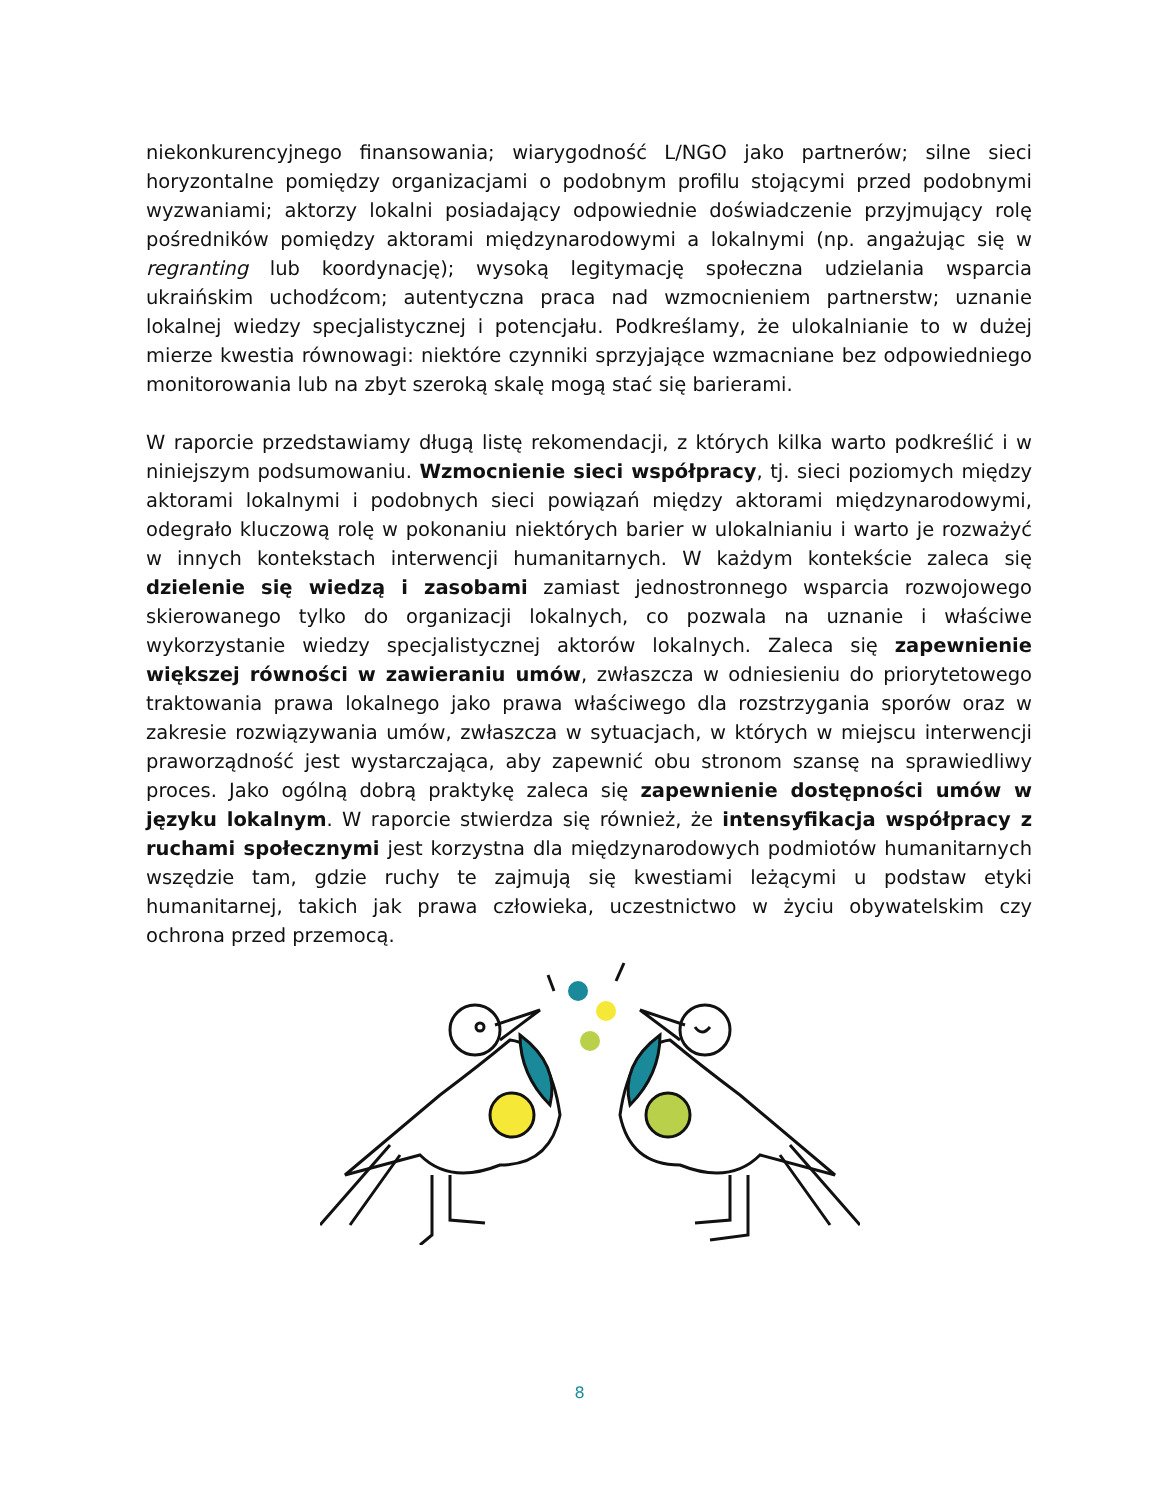niekonkurencyjnego finansowania; wiarygodność L/NGO jako partnerów; silne sieci horyzontalne pomiędzy organizacjami o podobnym profilu stojącymi przed podobnymi wyzwaniami; aktorzy lokalni posiadający odpowiednie doświadczenie przyjmujący rolę pośredników pomiędzy aktorami międzynarodowymi a lokalnymi (np. angażując się w regranting lub koordynację); wysoką legitymację społeczna udzielania wsparcia ukraińskim uchodźcom; autentyczna praca nad wzmocnieniem partnerstw; uznanie lokalnej wiedzy specjalistycznej i potencjału. Podkreślamy, że ulokalnianie to w dużej mierze kwestia równowagi: niektóre czynniki sprzyjające wzmacniane bez odpowiedniego monitorowania lub na zbyt szeroką skalę mogą stać się barierami.
W raporcie przedstawiamy długą listę rekomendacji, z których kilka warto podkreślić i w niniejszym podsumowaniu. Wzmocnienie sieci współpracy, tj. sieci poziomych między aktorami lokalnymi i podobnych sieci powiązań między aktorami międzynarodowymi, odegrało kluczową rolę w pokonaniu niektórych barier w ulokalnianiu i warto je rozważyć w innych kontekstach interwencji humanitarnych. W każdym kontekście zaleca się dzielenie się wiedzą i zasobami zamiast jednostronnego wsparcia rozwojowego skierowanego tylko do organizacji lokalnych, co pozwala na uznanie i właściwe wykorzystanie wiedzy specjalistycznej aktorów lokalnych. Zaleca się zapewnienie większej równości w zawieraniu umów, zwłaszcza w odniesieniu do priorytetowego traktowania prawa lokalnego jako prawa właściwego dla rozstrzygania sporów oraz w zakresie rozwiązywania umów, zwłaszcza w sytuacjach, w których w miejscu interwencji praworządność jest wystarczająca, aby zapewnić obu stronom szansę na sprawiedliwy proces. Jako ogólną dobrą praktykę zaleca się zapewnienie dostępności umów w języku lokalnym. W raporcie stwierdza się również, że intensyfikacja współpracy z ruchami społecznymi jest korzystna dla międzynarodowych podmiotów humanitarnych wszędzie tam, gdzie ruchy te zajmują się kwestiami leżącymi u podstaw etyki humanitarnej, takich jak prawa człowieka, uczestnictwo w życiu obywatelskim czy ochrona przed przemocą.
8